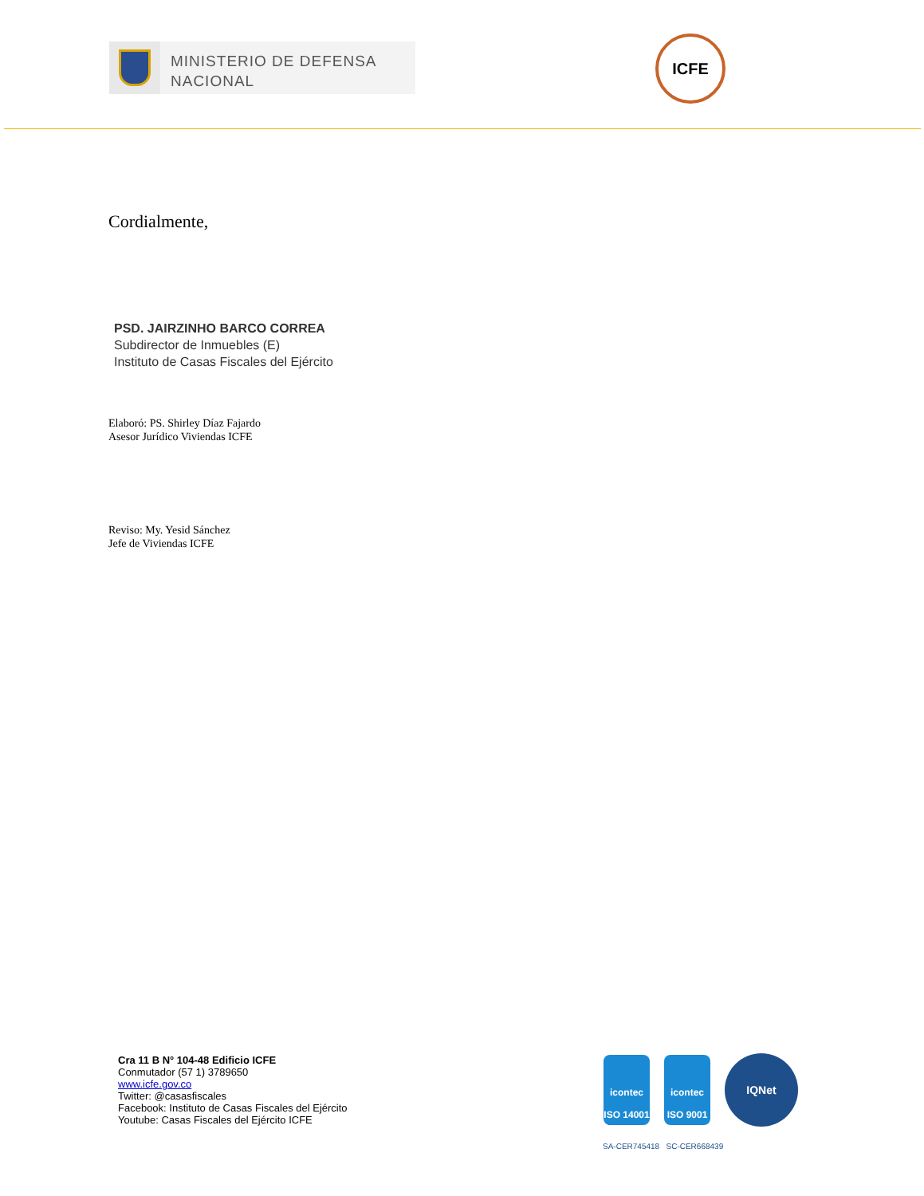MINISTERIO DE DEFENSA
NACIONAL
ICFE
Cordialmente,
PSD. JAIRZINHO BARCO CORREA
Subdirector de Inmuebles (E)
Instituto de Casas Fiscales del Ejército
Elaboró: PS. Shirley Díaz Fajardo
Asesor Jurídico Viviendas ICFE
Reviso: My. Yesid Sánchez
Jefe de Viviendas ICFE
Cra 11 B N° 104-48 Edificio ICFE
Conmutador (57 1) 3789650
www.icfe.gov.co
Twitter: @casasfiscales
Facebook: Instituto de Casas Fiscales del Ejército
Youtube: Casas Fiscales del Ejército ICFE
icontec
ISO 14001
icontec
ISO 9001
IQNet
SA-CER745418 SC-CER668439